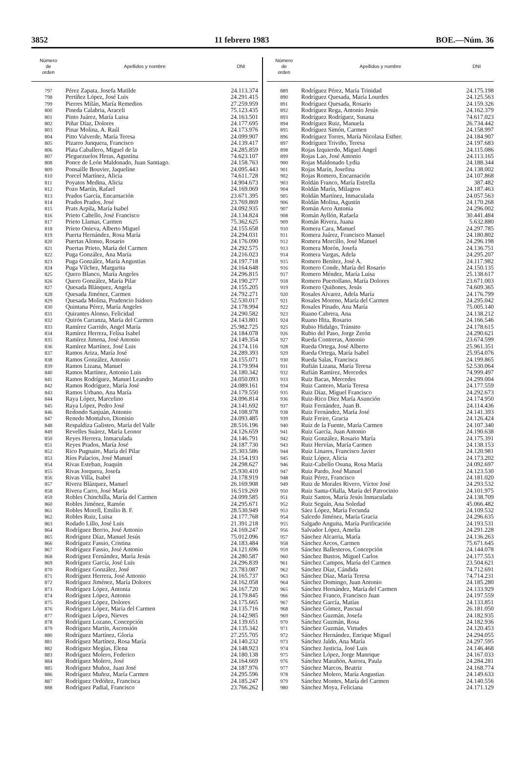3852 11 febrero 1983 BOE.—Núm. 36
| Número de orden | Apellidos y nombre | DNI |
| --- | --- | --- |
| 797 | Pérez Zapata, Josefa Matilde | 24.113.374 |
| 798 | Pertíñez López, José Luis | 24.291.415 |
| 799 | Pierres Milán, María Remedios | 27.259.959 |
| 800 | Pineda Calabria, Araceli | 75.123.435 |
| 801 | Pinto Juárez, María Luisa | 24.163.501 |
| 802 | Piñar Díaz, Dolores | 24.177.695 |
| 803 | Pinar Molina, A. Raúl | 24.173.976 |
| 804 | Pitto Valverde, María Teresa | 24.099.907 |
| 805 | Pizarro Junquera, Francisco | 24.139.417 |
| 806 | Plata Caballero, Miguel de la | 24.285.859 |
| 807 | Pleguezuelos Heras, Agustina | 74.623.107 |
| 808 | Ponce de León Maldonado, Juan Santiago. | 24.158.763 |
| 809 | Ponsaille Bouvier, Jaqueline | 24.095.443 |
| 810 | Porcel Martínez, Alicia | 74.611.728 |
| 811 | Poyatos Medina, Alicia | 14.904.673 |
| 812 | Pozo Martín, Rafael | 24.169.069 |
| 813 | Prados García, Encarnación | 23.671.395 |
| 814 | Prados Prados, José | 23.769.869 |
| 815 | Prats Arpila, María Isabel | 24.092.935 |
| 816 | Prieto Cabello, José Francisco | 24.134.824 |
| 817 | Prieto Llamas, Carmen | 75.362.625 |
| 818 | Prieto Onieva, Alberto Miguel | 24.155.658 |
| 819 | Puerta Hernández, Rosa María | 24.294.031 |
| 820 | Puertas Alonso, Rosario | 24.176.090 |
| 821 | Puertas Prieto, María del Carmen | 24.292.575 |
| 822 | Puga González, Ana María | 24.216.023 |
| 823 | Puga González, María Angustias | 24.197.718 |
| 824 | Puga Vílchez, Margarita | 24.164.648 |
| 825 | Quero Blanco, María Angeles | 24.296.815 |
| 826 | Quero González, María Pilar | 24.190.277 |
| 827 | Quesada Blánquez, Angela | 24.155.205 |
| 828 | Quesada Jiménez, Carmen | 24.792.271 |
| 829 | Quesada Molina, Prudencio Isidoro | 52.530.017 |
| 830 | Quintana Pérez, María Angeles | 24.178.994 |
| 831 | Quirantes Alonso, Felicidad | 24.290.582 |
| 832 | Quirós Carranza, María del Carmen | 24.143.801 |
| 833 | Ramírez Garrido, Angel María | 25.982.725 |
| 834 | Ramírez Herrera, Felisa Isabel | 24.184.078 |
| 835 | Ramírez Jimena, José Antonio | 24.149.354 |
| 836 | Ramírez Martínez, José Luis | 24.174.116 |
| 837 | Ramos Ariza, María José | 24.289.393 |
| 838 | Ramos González, Antonio | 24.155.071 |
| 839 | Ramos Lizana, Manuel | 24.179.994 |
| 840 | Ramos Martínez, Antonio Luis | 24.180.342 |
| 841 | Ramos Rodríguez, Manuel Leandro | 24.050.093 |
| 842 | Ramos Rodríguez, María José | 24.089.161 |
| 843 | Ramos Urbano, Ana María | 24.179.550 |
| 844 | Raya López, Marcelino | 24.096.814 |
| 845 | Raya López, Pedro José | 24.141.692 |
| 846 | Redondo Sanjuán, Antonio | 24.108.978 |
| 847 | Renedo Montalvo, Dionisio | 24.093.485 |
| 848 | Respaldiza Galisteo, María del Valle | 28.516.196 |
| 849 | Revelles Suárez, María Leonor | 24.126.659 |
| 850 | Reyes Herrera, Inmaculada | 24.146.791 |
| 851 | Reyes Prados, María José | 24.187.730 |
| 852 | Rico Pugnaire, María del Pilar | 25.303.586 |
| 853 | Ríos Palacios, José Manuel | 24.154.193 |
| 854 | Rivas Esteban, Joaquín | 24.298.627 |
| 855 | Rivas Jorquera, Josefa | 25.930.410 |
| 856 | Rivas Villa, Isabel | 24.178.919 |
| 857 | Rivera Blázquez, Manuel | 26.169.908 |
| 858 | Rivera Carro, José María | 16.519.269 |
| 859 | Robles Chinchilla, María del Carmen | 24.099.585 |
| 860 | Robles Jiménez, Ramón | 24.295.671 |
| 861 | Robles Morell, Emilio B. F. | 28.530.949 |
| 862 | Robles Ruiz, Luisa | 24.177.768 |
| 863 | Rodado Lillo, José Luis | 21.391.218 |
| 864 | Rodríguez Berrio, José Antonio | 24.169.247 |
| 865 | Rodríguez Díaz, Manuel Jesús | 75.012.096 |
| 866 | Rodríguez Fassio, Cristina | 24.183.484 |
| 867 | Rodríguez Fassio, José Antonio | 24.121.696 |
| 868 | Rodríguez Fernández, María Jesús | 24.280.587 |
| 869 | Rodríguez García, José Luis | 24.296.839 |
| 870 | Rodríguez González, José | 23.783.087 |
| 871 | Rodríguez Herrera, José Antonio | 24.165.737 |
| 872 | Rodríguez Jiménez, María Dolores | 24.162.058 |
| 873 | Rodríguez López, Antonia | 24.167.720 |
| 874 | Rodríguez López, Antonio | 24.179.845 |
| 875 | Rodríguez López, Dolores | 24.175.665 |
| 876 | Rodríguez López, María del Carmen | 24.135.716 |
| 877 | Rodríguez López, Nieves | 24.142.985 |
| 878 | Rodríguez Lozano, Concepción | 24.139.651 |
| 879 | Rodríguez Martín, Ascensión | 24.135.342 |
| 880 | Rodríguez Martínez, Gloria | 27.255.705 |
| 881 | Rodríguez Martínez, Rosa María | 24.140.232 |
| 882 | Rodríguez Megías, Elena | 24.148.923 |
| 883 | Rodríguez Molero, Federico | 24.180.138 |
| 884 | Rodríguez Molero, José | 24.164.669 |
| 885 | Rodríguez Muñoz, Juan José | 24.187.976 |
| 886 | Rodríguez Muñoz, María Carmen | 24.295.596 |
| 887 | Rodríguez Ordóñez, Francisca | 24.185.247 |
| 888 | Rodríguez Padial, Francisco | 23.766.262 |
| Número de orden | Apellidos y nombre | DNI |
| --- | --- | --- |
| 889 | Rodríguez Pérez, María Trinidad | 24.175.198 |
| 890 | Rodríguez Quesada, María Lourdes | 24.125.563 |
| 891 | Rodríguez Quesada, Rosario | 24.159.326 |
| 892 | Rodríguez Rega, Antonio Jesús | 24.162.379 |
| 893 | Rodríguez Rodríguez, Susana | 74.617.023 |
| 894 | Rodríguez Ruiz, Manuela | 26.734.442 |
| 895 | Rodríguez Simón, Carmen | 24.158.997 |
| 896 | Rodríguez Torres, María Nicolasa Esther. | 24.184.907 |
| 897 | Rodríguez Triviño, Teresa | 24.197.683 |
| 898 | Rojas Izquierdo, Miguel Angel | 24.115.086 |
| 899 | Rojas Lao, José Antonio | 24.113.165 |
| 900 | Rojas Maldonado Lydia | 24.188.344 |
| 901 | Rojas Marín, Josefina | 24.138.002 |
| 902 | Rojas Romero, Encarnación | 24.107.868 |
| 903 | Roldán Franco, María Estrella | 387.482 |
| 904 | Roldán Marín, Milagros | 24.187.463 |
| 905 | Roldán Martínez, Inmaculada | 24.057.563 |
| 906 | Roldán Molina, Agustín | 24.170.268 |
| 907 | Román Arco Antonia | 24.296.002 |
| 908 | Román Ayllón, Rafaela | 30.441.484 |
| 909 | Román Rivera, Juana | 5.632.880 |
| 910 | Romera Cara, Manuel | 24.297.785 |
| 911 | Romera Juárez, Francisco Manuel | 24.180.802 |
| 912 | Romera Morcillo, José Manuel | 24.296.198 |
| 913 | Romera Morón, Josefa | 24.136.751 |
| 914 | Romera Vargas, Adela | 24.295.207 |
| 915 | Romero Benítez, José A. | 24.117.982 |
| 916 | Romero Conde, María del Rosario | 24.150.135 |
| 917 | Romero Méndez, María Luisa | 25.138.617 |
| 918 | Romero Puertollano, María Dolores | 23.671.003 |
| 919 | Romero Quiñones, Jesús | 74.609.365 |
| 920 | Rosales Alvarez, Adela María | 24.176.799 |
| 921 | Rosales Moreno, María del Carmen | 24.295.042 |
| 922 | Rosales Pinado, Ana María | 75.005.140 |
| 923 | Ruano Cabrera, Ana | 24.138.212 |
| 924 | Ruano Hita, Rosario | 24.166.546 |
| 925 | Rubio Hidalgo, Tránsito | 24.178.615 |
| 926 | Rubio del Paso, Jorge Zerón | 24.290.621 |
| 927 | Rueda Contreras, Antonio | 23.674.599 |
| 928 | Rueda Ortega, José Alberto | 25.961.351 |
| 929 | Rueda Ortega, María Isabel | 25.954.076 |
| 930 | Rueda Salas, Francisca | 24.199.865 |
| 931 | Rufián Lizana, María Teresa | 52.530.064 |
| 932 | Rufián Ramírez, Mercedes | 74.999.497 |
| 933 | Ruiz Bacas, Mercedes | 24.299.004 |
| 934 | Ruiz Cantero, María Teresa | 24.177.559 |
| 935 | Ruiz Díaz, Miguel Francisco | 24.292.673 |
| 936 | Ruiz-Rico Díez María Asunción | 24.174.950 |
| 937 | Ruiz Fernández, Juan B. | 24.114.436 |
| 938 | Ruiz Fernández, María José | 24.141.393 |
| 939 | Ruiz Freire, Gracia | 24.126.424 |
| 940 | Ruiz de la Fuente, María Carmen | 24.107.340 |
| 941 | Ruiz García, Juan Antonio | 24.190.638 |
| 942 | Ruiz González, Rosario María | 24.175.391 |
| 943 | Ruiz Hervías, María Carmen | 24.138.153 |
| 944 | Ruiz Linares, Francisco Javier | 24.120.981 |
| 945 | Ruiz López, Alicia | 24.173.202 |
| 946 | Ruiz-Cabello Osuna, Rosa María | 24.092.697 |
| 947 | Ruiz Pardo, José Manuel | 24.123.530 |
| 948 | Ruiz Pérez, Francisco | 24.181.020 |
| 949 | Ruiz de Morales Rivero, Víctor José | 24.293.532 |
| 950 | Ruiz Santa-Olalla, María del Patrocinio | 24.101.975 |
| 951 | Ruiz Santos, María Jesús Inmaculada | 24.138.709 |
| 952 | Ruiz Seguín, Ana Soledad | 45.066.482 |
| 953 | Sáez López, María Fecunda | 24.109.532 |
| 954 | Salcedo Jiménez, María Gracia | 24.296.635 |
| 955 | Salgado Anguita, María Purificación | 24.193.531 |
| 956 | Salvador López, Amelia | 24.291.228 |
| 957 | Sánchez Alcarria, María | 24.136.263 |
| 958 | Sánchez Arcos, Carmen | 75.671.645 |
| 959 | Sánchez Ballesteros, Concepción | 24.144.078 |
| 960 | Sánchez Bustos, Miguel Carlos | 24.177.553 |
| 961 | Sánchez Campos, María del Carmen | 23.504.621 |
| 962 | Sánchez Díaz, Cándida | 74.712.691 |
| 963 | Sánchez Díaz, María Teresa | 74.714.231 |
| 964 | Sánchez Domingo, Juan Antonio | 24.185.280 |
| 965 | Sánchez Hernández, María del Carmen | 24.133.929 |
| 966 | Sánchez Franco, Francisco Juan | 24.197.559 |
| 967 | Sánchez García, Matías | 24.133.851 |
| 968 | Sánchez Gómez, Pascual | 26.181.050 |
| 969 | Sánchez Guzmán, Josefa | 24.182.935 |
| 970 | Sánchez Guzmán, Rosa | 24.182.936 |
| 971 | Sánchez Guzmán, Virtudes | 24.120.453 |
| 972 | Sánchez Hernández, Enrique Miguel | 24.294.055 |
| 973 | Sánchez Jaldo, Ana María | 24.297.595 |
| 974 | Sánchez Justicia, José Luis | 24.146.468 |
| 975 | Sánchez López, Jorge Manrique | 24.167.033 |
| 976 | Sánchez Marañón, Aurora, Paula | 24.284.281 |
| 977 | Sánchez Marcos, Beatriz | 24.168.774 |
| 978 | Sánchez Molero, María Angustias | 24.149.633 |
| 979 | Sánchez Montes, María del Carmen | 24.140.556 |
| 980 | Sánchez Moya, Feliciana | 24.171.129 |